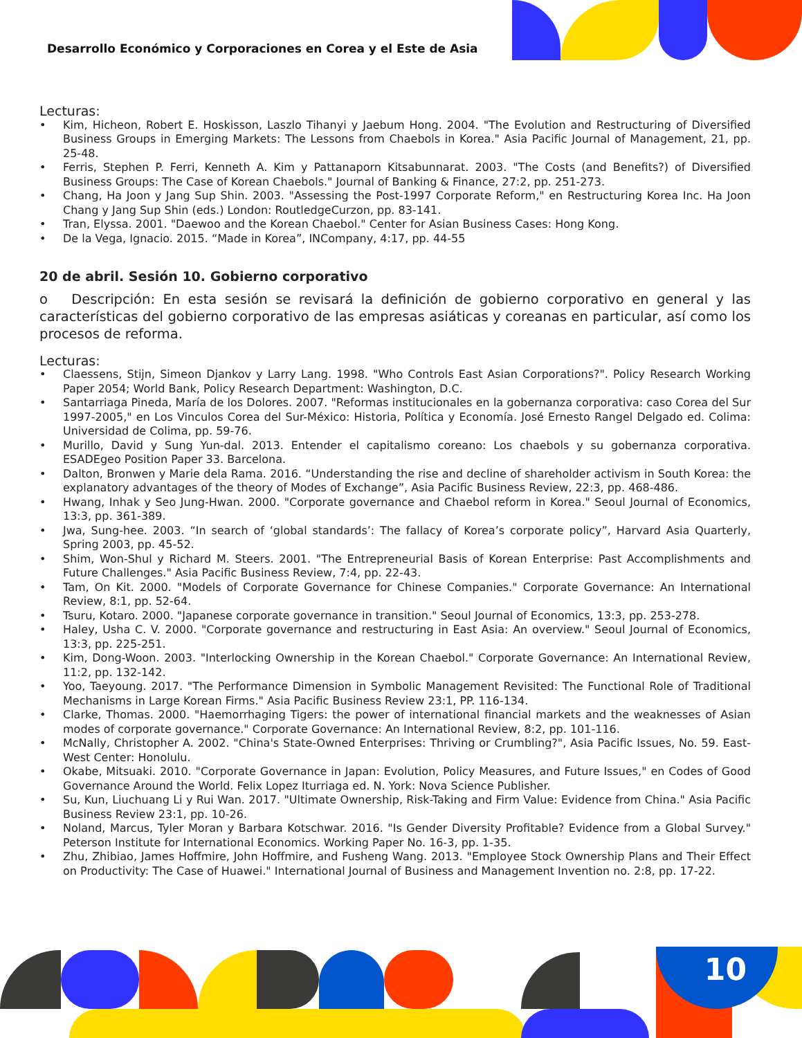Desarrollo Económico y Corporaciones en Corea y el Este de Asia
Lecturas:
• Kim, Hicheon, Robert E. Hoskisson, Laszlo Tihanyi y Jaebum Hong. 2004. "The Evolution and Restructuring of Diversified Business Groups in Emerging Markets: The Lessons from Chaebols in Korea." Asia Pacific Journal of Management, 21, pp. 25-48.
• Ferris, Stephen P. Ferri, Kenneth A. Kim y Pattanaporn Kitsabunnarat. 2003. "The Costs (and Benefits?) of Diversified Business Groups: The Case of Korean Chaebols." Journal of Banking & Finance, 27:2, pp. 251-273.
• Chang, Ha Joon y Jang Sup Shin. 2003. "Assessing the Post-1997 Corporate Reform," en Restructuring Korea Inc. Ha Joon Chang y Jang Sup Shin (eds.) London: RoutledgeCurzon, pp. 83-141.
• Tran, Elyssa. 2001. "Daewoo and the Korean Chaebol." Center for Asian Business Cases: Hong Kong.
• De la Vega, Ignacio. 2015. “Made in Korea”, INCompany, 4:17, pp. 44-55
20 de abril. Sesión 10. Gobierno corporativo
o Descripción: En esta sesión se revisará la definición de gobierno corporativo en general y las características del gobierno corporativo de las empresas asiáticas y coreanas en particular, así como los procesos de reforma.
Lecturas:
• Claessens, Stijn, Simeon Djankov y Larry Lang. 1998. "Who Controls East Asian Corporations?". Policy Research Working Paper 2054; World Bank, Policy Research Department: Washington, D.C.
• Santarriaga Pineda, María de los Dolores. 2007. "Reformas institucionales en la gobernanza corporativa: caso Corea del Sur 1997-2005," en Los Vinculos Corea del Sur-México: Historia, Política y Economía. José Ernesto Rangel Delgado ed. Colima: Universidad de Colima, pp. 59-76.
• Murillo, David y Sung Yun-dal. 2013. Entender el capitalismo coreano: Los chaebols y su gobernanza corporativa. ESADEgeo Position Paper 33. Barcelona.
• Dalton, Bronwen y Marie dela Rama. 2016. “Understanding the rise and decline of shareholder activism in South Korea: the explanatory advantages of the theory of Modes of Exchange”, Asia Pacific Business Review, 22:3, pp. 468-486.
• Hwang, Inhak y Seo Jung-Hwan. 2000. "Corporate governance and Chaebol reform in Korea." Seoul Journal of Economics, 13:3, pp. 361-389.
• Jwa, Sung-hee. 2003. “In search of ‘global standards’: The fallacy of Korea’s corporate policy”, Harvard Asia Quarterly, Spring 2003, pp. 45-52.
• Shim, Won-Shul y Richard M. Steers. 2001. "The Entrepreneurial Basis of Korean Enterprise: Past Accomplishments and Future Challenges." Asia Pacific Business Review, 7:4, pp. 22-43.
• Tam, On Kit. 2000. "Models of Corporate Governance for Chinese Companies." Corporate Governance: An International Review, 8:1, pp. 52-64.
• Tsuru, Kotaro. 2000. "Japanese corporate governance in transition." Seoul Journal of Economics, 13:3, pp. 253-278.
• Haley, Usha C. V. 2000. "Corporate governance and restructuring in East Asia: An overview." Seoul Journal of Economics, 13:3, pp. 225-251.
• Kim, Dong-Woon. 2003. "Interlocking Ownership in the Korean Chaebol." Corporate Governance: An International Review, 11:2, pp. 132-142.
• Yoo, Taeyoung. 2017. "The Performance Dimension in Symbolic Management Revisited: The Functional Role of Traditional Mechanisms in Large Korean Firms." Asia Pacific Business Review 23:1, PP. 116-134.
• Clarke, Thomas. 2000. "Haemorrhaging Tigers: the power of international financial markets and the weaknesses of Asian modes of corporate governance." Corporate Governance: An International Review, 8:2, pp. 101-116.
• McNally, Christopher A. 2002. "China's State-Owned Enterprises: Thriving or Crumbling?", Asia Pacific Issues, No. 59. East-West Center: Honolulu.
• Okabe, Mitsuaki. 2010. "Corporate Governance in Japan: Evolution, Policy Measures, and Future Issues," en Codes of Good Governance Around the World. Felix Lopez Iturriaga ed. N. York: Nova Science Publisher.
• Su, Kun, Liuchuang Li y Rui Wan. 2017. "Ultimate Ownership, Risk-Taking and Firm Value: Evidence from China." Asia Pacific Business Review 23:1, pp. 10-26.
• Noland, Marcus, Tyler Moran y Barbara Kotschwar. 2016. "Is Gender Diversity Profitable? Evidence from a Global Survey." Peterson Institute for International Economics. Working Paper No. 16-3, pp. 1-35.
• Zhu, Zhibiao, James Hoffmire, John Hoffmire, and Fusheng Wang. 2013. "Employee Stock Ownership Plans and Their Effect on Productivity: The Case of Huawei." International Journal of Business and Management Invention no. 2:8, pp. 17-22.
10